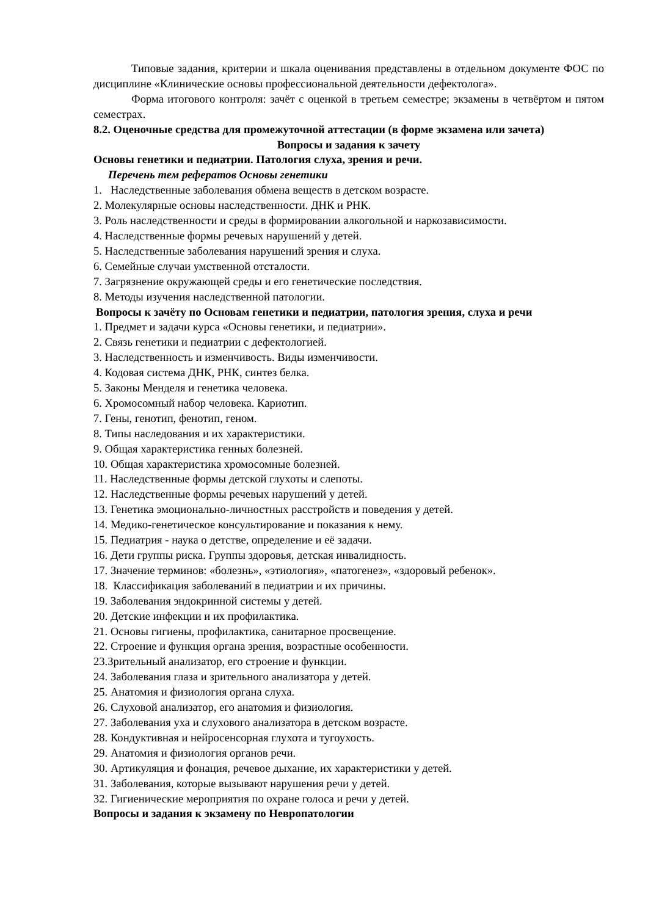Типовые задания, критерии и шкала оценивания представлены в отдельном документе ФОС по дисциплине «Клинические основы профессиональной деятельности дефектолога».
Форма итогового контроля: зачёт с оценкой в третьем семестре; экзамены в четвёртом и пятом семестрах.
8.2. Оценочные средства для промежуточной аттестации (в форме экзамена или зачета)
Вопросы и задания к зачету
Основы генетики и педиатрии. Патология слуха, зрения и речи.
Перечень тем рефератов Основы генетики
1. Наследственные заболевания обмена веществ в детском возрасте.
2. Молекулярные основы наследственности. ДНК и РНК.
3. Роль наследственности и среды в формировании алкогольной и наркозависимости.
4. Наследственные формы речевых нарушений у детей.
5. Наследственные заболевания нарушений зрения и слуха.
6. Семейные случаи умственной отсталости.
7. Загрязнение окружающей среды и его генетические последствия.
8. Методы изучения наследственной патологии.
Вопросы к зачёту по Основам генетики и педиатрии, патология зрения, слуха и речи
1. Предмет и задачи курса «Основы генетики, и педиатрии».
2. Связь генетики и педиатрии с дефектологией.
3. Наследственность и изменчивость. Виды изменчивости.
4. Кодовая система ДНК, РНК, синтез белка.
5. Законы Менделя и генетика человека.
6. Хромосомный набор человека. Кариотип.
7. Гены, генотип, фенотип, геном.
8. Типы наследования и их характеристики.
9. Общая характеристика генных болезней.
10. Общая характеристика хромосомные болезней.
11. Наследственные формы детской глухоты и слепоты.
12. Наследственные формы речевых нарушений у детей.
13. Генетика эмоционально-личностных расстройств и поведения у детей.
14. Медико-генетическое консультирование и показания к нему.
15. Педиатрия - наука о детстве, определение и её задачи.
16. Дети группы риска. Группы здоровья, детская инвалидность.
17. Значение терминов: «болезнь», «этиология», «патогенез», «здоровый ребенок».
18. Классификация заболеваний в педиатрии и их причины.
19. Заболевания эндокринной системы у детей.
20. Детские инфекции и их профилактика.
21. Основы гигиены, профилактика, санитарное просвещение.
22. Строение и функция органа зрения, возрастные особенности.
23.Зрительный анализатор, его строение и функции.
24. Заболевания глаза и зрительного анализатора у детей.
25. Анатомия и физиология органа слуха.
26. Слуховой анализатор, его анатомия и физиология.
27. Заболевания уха и слухового анализатора в детском возрасте.
28. Кондуктивная и нейросенсорная глухота и тугоухость.
29. Анатомия и физиология органов речи.
30. Артикуляция и фонация, речевое дыхание, их характеристики у детей.
31. Заболевания, которые вызывают нарушения речи у детей.
32. Гигиенические мероприятия по охране голоса и речи у детей.
Вопросы и задания к экзамену по Невропатологии